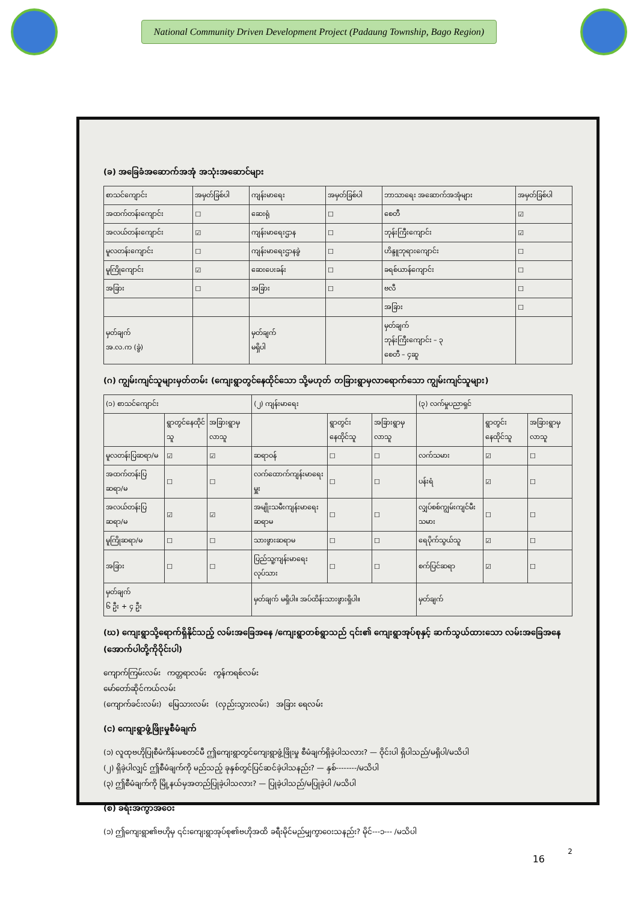National Community Driven Development Project (Padaung Township, Bago Region)
(ခ) အခြေခံအဆောက်အအုံ အသုံးအဆောင်များ
| စာသင်ကျောင်း | အမှတ်ခြစ်ပါ | ကျန်းမာရေး | အမှတ်ခြစ်ပါ | ဘာသာရေး အဆောက်အအုံများ | အမှတ်ခြစ်ပါ |
| --- | --- | --- | --- | --- | --- |
| အထက်တန်းကျောင်း | ☐ | ဆေးရုံ | ☐ | စေတီ | ☑ |
| အလယ်တန်းကျောင်း | ☑ | ကျန်းမာရေးဌာန | ☐ | ဘုန်းကြီးကျောင်း | ☑ |
| မူလတန်းကျောင်း | ☐ | ကျန်းမာရေးဌာနခွဲ | ☐ | ဟိန္ဒူဘုရားကျောင်း | ☐ |
| မူကြိုကျောင်း | ☑ | ဆေးပေးခန်း | ☐ | ခရစ်ယာန်ကျောင်း | ☐ |
| အခြား | ☐ | အခြား | ☐ | ဗလီ | ☐ |
| | | | | အခြား | ☐ |
| မှတ်ချက် အ.လ.က (ခွဲ) | | မှတ်ချက် မရှိပါ | | မှတ်ချက် ဘုန်းကြီးကျောင်း – ၃ စေတီ – ၄ဆူ | |
(ဂ) ကျွမ်းကျင်သူများမှတ်တမ်း (ကျေးရွာတွင်နေထိုင်သော သို့မဟုတ် တခြားရွာမှလာရောက်သော ကျွမ်းကျင်သူများ)
| (၁) စာသင်ကျောင်း | | | (၂) ကျန်းမာရေး | | | (၃) လက်မှုပညာရှင် | | |
| --- | --- | --- | --- | --- | --- | --- | --- | --- |
| | ရွာတွင်နေထိုင်သူ | အခြားရွာမှလာသူ | | ရွာတွင်းနေထိုင်သူ | အခြားရွာမှလာသူ | | ရွာတွင်းနေထိုင်သူ | အခြားရွာမှလာသူ |
| မူလတန်းပြဆရာ/မ | ☑ | ☑ | ဆရာဝန် | ☐ | ☐ | လက်သမား | ☑ | ☐ |
| အထက်တန်းပြဆရာ/မ | ☐ | ☐ | လက်ထောက်ကျန်းမာရေးမှူး | ☐ | ☐ | ပန်းရံ | ☑ | ☐ |
| အလယ်တန်းပြဆရာ/မ | ☑ | ☑ | အမျိုးသမီးကျန်းမာရေးဆရာမ | ☐ | ☐ | လျှပ်စစ်ကျွမ်းကျင်မီးသမား | ☐ | ☐ |
| မူကြိုဆရာ/မ | ☐ | ☐ | သားဖွားဆရာမ | ☐ | ☐ | ရေပိုက်သွယ်သူ | ☑ | ☐ |
| အခြား | ☐ | ☐ | ပြည်သူ့ကျန်းမာရေးလုပ်သား | ☐ | ☐ | စက်ပြင်ဆရာ | ☑ | ☐ |
| မှတ်ချက် ၆ ဦး + ၄ ဦး | | | မှတ်ချက် မရှိပါ။ အပ်ထိန်းသားဖွားရှိပါ။ | | | မှတ်ချက် | | |
(ဃ) ကျေးရွာသို့ရောက်ရှိနိုင်သည့် လမ်းအခြေအနေ /ကျေးရွာတစ်ရွာသည် ၎င်း၏ ကျေးရွာအုပ်စုနှင့် ဆက်သွယ်ထားသော လမ်းအခြေအနေ (အောက်ပါတို့ကိုဝိုင်းပါ)
ကျောက်ကြမ်းလမ်း ကတ္တရာလမ်း ကွန်ကရစ်လမ်း
မော်တော်ဆိုင်ကယ်လမ်း
(ကျောက်ခင်းလမ်း) မြေသားလမ်း (လှည်းသွားလမ်း) အခြား ရေလမ်း
(င) ကျေးရွာဖွံ့ဖြိုးမှုစီမံချက်
(၁) လူထုဗဟိုပြုစီမံကိန်းမစတင်မီ ဤကျေးရွာတွင်ကျေးရွာဖွံ့ဖြိုးမှု စီမံချက်ရှိခဲ့ပါသလား? — ဝိုင်းပါ ရှိပါသည်/မရှိပါ/မသိပါ
(၂) ရှိခဲ့ပါလျှင် ဤစီမံချက်ကို မည်သည့် ခုနှစ်တွင်ပြင်ဆင်ခဲ့ပါသနည်း? — နှစ်--------/မသိပါ
(၃) ဤစီမံချက်ကို မြို့နယ်မှအတည်ပြုခဲ့ပါသလား? — ပြုခဲ့ပါသည်/မပြုခဲ့ပါ /မသိပါ
(စ) ခရီးအကွာအဝေး
(၁) ဤကျေးရွာ၏ဗဟိုမှ ၎င်းကျေးရွာအုပ်စု၏ဗဟိုအထိ ခရီးမိုင်မည်မျှကွာဝေးသနည်း? မိုင်---၁--- /မသိပါ
2
16